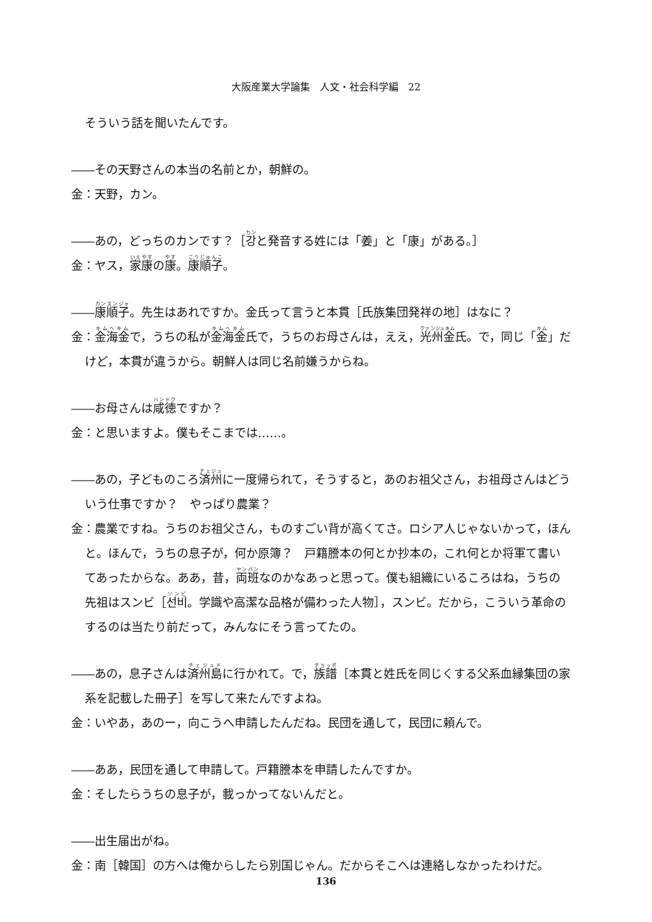大阪産業大学論集　人文・社会科学編　22
そういう話を聞いたんです。
――その天野さんの本当の名前とか，朝鮮の。
金：天野，カン。
――あの，どっちのカンです？［강と発音する姓には「姜」と「康」がある。］
金：ヤス，家康の康。康順子。
――康順子。先生はあれですか。金氏って言うと本貫［氏族集団発祥の地］はなに？
金：金海金で，うちの私が金海金氏で，うちのお母さんは，ええ，光州金氏。で，同じ「金」だけど，本貫が違うから。朝鮮人は同じ名前嫌うからね。
――お母さんは咸徳ですか？
金：と思いますよ。僕もそこまでは……。
――あの，子どものころ済州に一度帰られて，そうすると，あのお祖父さん，お祖母さんはどういう仕事ですか？　やっぱり農業？
金：農業ですね。うちのお祖父さん，ものすごい背が高くてさ。ロシア人じゃないかって，ほんと。ほんで，うちの息子が，何か原簿？　戸籍謄本の何とか抄本の，これ何とか将軍て書いてあったからな。ああ，昔，両班なのかなあっと思って。僕も組織にいるころはね，うちの先祖はスンビ［선비。学識や高潔な品格が備わった人物］，スンビ。だから，こういう革命のするのは当たり前だって，みんなにそう言ってたの。
――あの，息子さんは済州島に行かれて。で，族譜［本貫と姓氏を同じくする父系血縁集団の家系を記載した冊子］を写して来たんですよね。
金：いやあ，あのー，向こうへ申請したんだね。民団を通して，民団に頼んで。
――ああ，民団を通して申請して。戸籍謄本を申請したんですか。
金：そしたらうちの息子が，載っかってないんだと。
――出生届出がね。
金：南［韓国］の方へは俺からしたら別国じゃん。だからそこへは連絡しなかったわけだ。
136